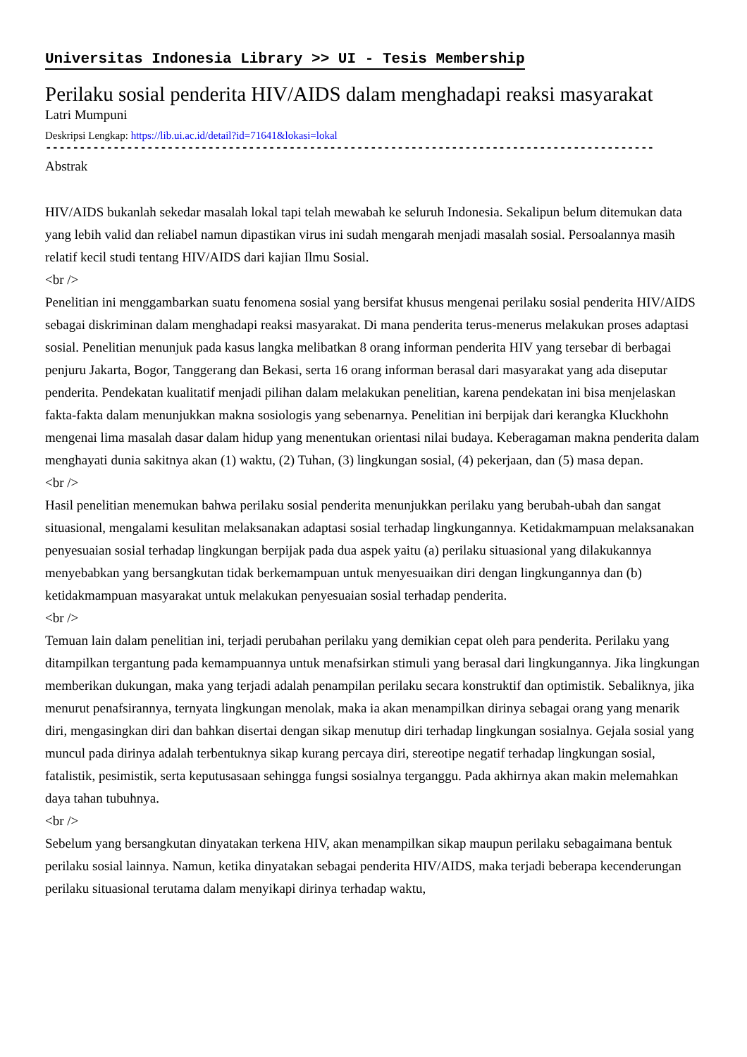Universitas Indonesia Library >> UI - Tesis Membership
Perilaku sosial penderita HIV/AIDS dalam menghadapi reaksi masyarakat
Latri Mumpuni
Deskripsi Lengkap: https://lib.ui.ac.id/detail?id=71641&lokasi=lokal
------------------------------------------------------------------------------------------
Abstrak
HIV/AIDS bukanlah sekedar masalah lokal tapi telah mewabah ke seluruh Indonesia. Sekalipun belum ditemukan data yang lebih valid dan reliabel namun dipastikan virus ini sudah mengarah menjadi masalah sosial. Persoalannya masih relatif kecil studi tentang HIV/AIDS dari kajian Ilmu Sosial.
<br />
Penelitian ini menggambarkan suatu fenomena sosial yang bersifat khusus mengenai perilaku sosial penderita HIV/AIDS sebagai diskriminan dalam menghadapi reaksi masyarakat. Di mana penderita terus-menerus melakukan proses adaptasi sosial. Penelitian menunjuk pada kasus langka melibatkan 8 orang informan penderita HIV yang tersebar di berbagai penjuru Jakarta, Bogor, Tanggerang dan Bekasi, serta 16 orang informan berasal dari masyarakat yang ada diseputar penderita. Pendekatan kualitatif menjadi pilihan dalam melakukan penelitian, karena pendekatan ini bisa menjelaskan fakta-fakta dalam menunjukkan makna sosiologis yang sebenarnya. Penelitian ini berpijak dari kerangka Kluckhohn mengenai lima masalah dasar dalam hidup yang menentukan orientasi nilai budaya. Keberagaman makna penderita dalam menghayati dunia sakitnya akan (1) waktu, (2) Tuhan, (3) lingkungan sosial, (4) pekerjaan, dan (5) masa depan.
<br />
Hasil penelitian menemukan bahwa perilaku sosial penderita menunjukkan perilaku yang berubah-ubah dan sangat situasional, mengalami kesulitan melaksanakan adaptasi sosial terhadap lingkungannya. Ketidakmampuan melaksanakan penyesuaian sosial terhadap lingkungan berpijak pada dua aspek yaitu (a) perilaku situasional yang dilakukannya menyebabkan yang bersangkutan tidak berkemampuan untuk menyesuaikan diri dengan lingkungannya dan (b) ketidakmampuan masyarakat untuk melakukan penyesuaian sosial terhadap penderita.
<br />
Temuan lain dalam penelitian ini, terjadi perubahan perilaku yang demikian cepat oleh para penderita. Perilaku yang ditampilkan tergantung pada kemampuannya untuk menafsirkan stimuli yang berasal dari lingkungannya. Jika lingkungan memberikan dukungan, maka yang terjadi adalah penampilan perilaku secara konstruktif dan optimistik. Sebaliknya, jika menurut penafsirannya, ternyata lingkungan menolak, maka ia akan menampilkan dirinya sebagai orang yang menarik diri, mengasingkan diri dan bahkan disertai dengan sikap menutup diri terhadap lingkungan sosialnya. Gejala sosial yang muncul pada dirinya adalah terbentuknya sikap kurang percaya diri, stereotipe negatif terhadap lingkungan sosial, fatalistik, pesimistik, serta keputusasaan sehingga fungsi sosialnya terganggu. Pada akhirnya akan makin melemahkan daya tahan tubuhnya.
<br />
Sebelum yang bersangkutan dinyatakan terkena HIV, akan menampilkan sikap maupun perilaku sebagaimana bentuk perilaku sosial lainnya. Namun, ketika dinyatakan sebagai penderita HIV/AIDS, maka terjadi beberapa kecenderungan perilaku situasional terutama dalam menyikapi dirinya terhadap waktu,